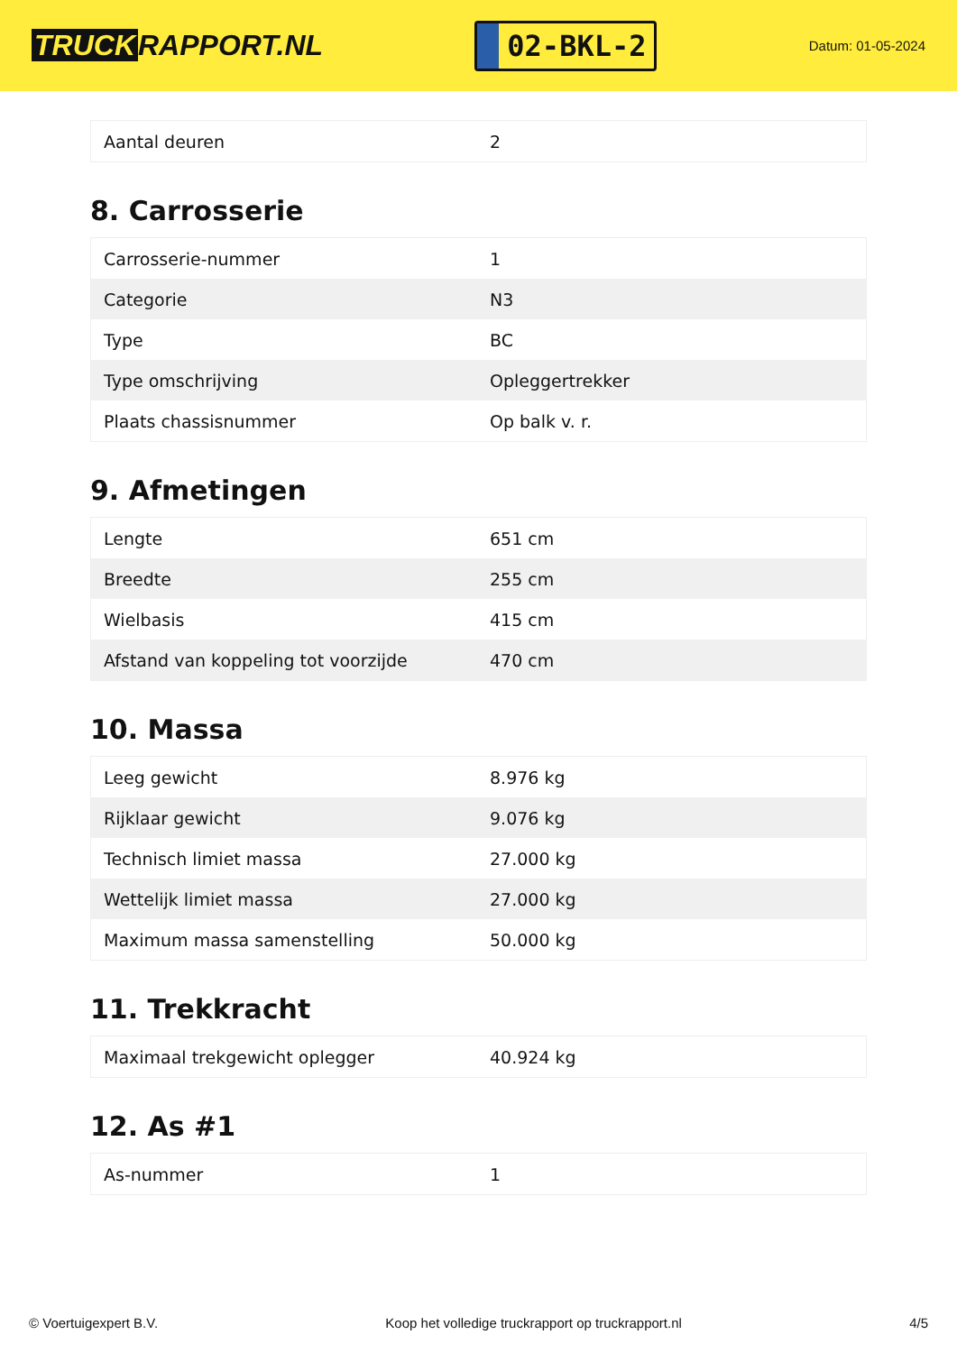TRUCK RAPPORT.NL
02-BKL-2
Datum: 01-05-2024
| Aantal deuren | 2 |
8. Carrosserie
| Carrosserie-nummer | 1 |
| Categorie | N3 |
| Type | BC |
| Type omschrijving | Opleggertrekker |
| Plaats chassisnummer | Op balk v. r. |
9. Afmetingen
| Lengte | 651 cm |
| Breedte | 255 cm |
| Wielbasis | 415 cm |
| Afstand van koppeling tot voorzijde | 470 cm |
10. Massa
| Leeg gewicht | 8.976 kg |
| Rijklaar gewicht | 9.076 kg |
| Technisch limiet massa | 27.000 kg |
| Wettelijk limiet massa | 27.000 kg |
| Maximum massa samenstelling | 50.000 kg |
11. Trekkracht
| Maximaal trekgewicht oplegger | 40.924 kg |
12. As #1
| As-nummer | 1 |
© Voertuigexpert B.V. Koop het volledige truckrapport op truckrapport.nl 4/5